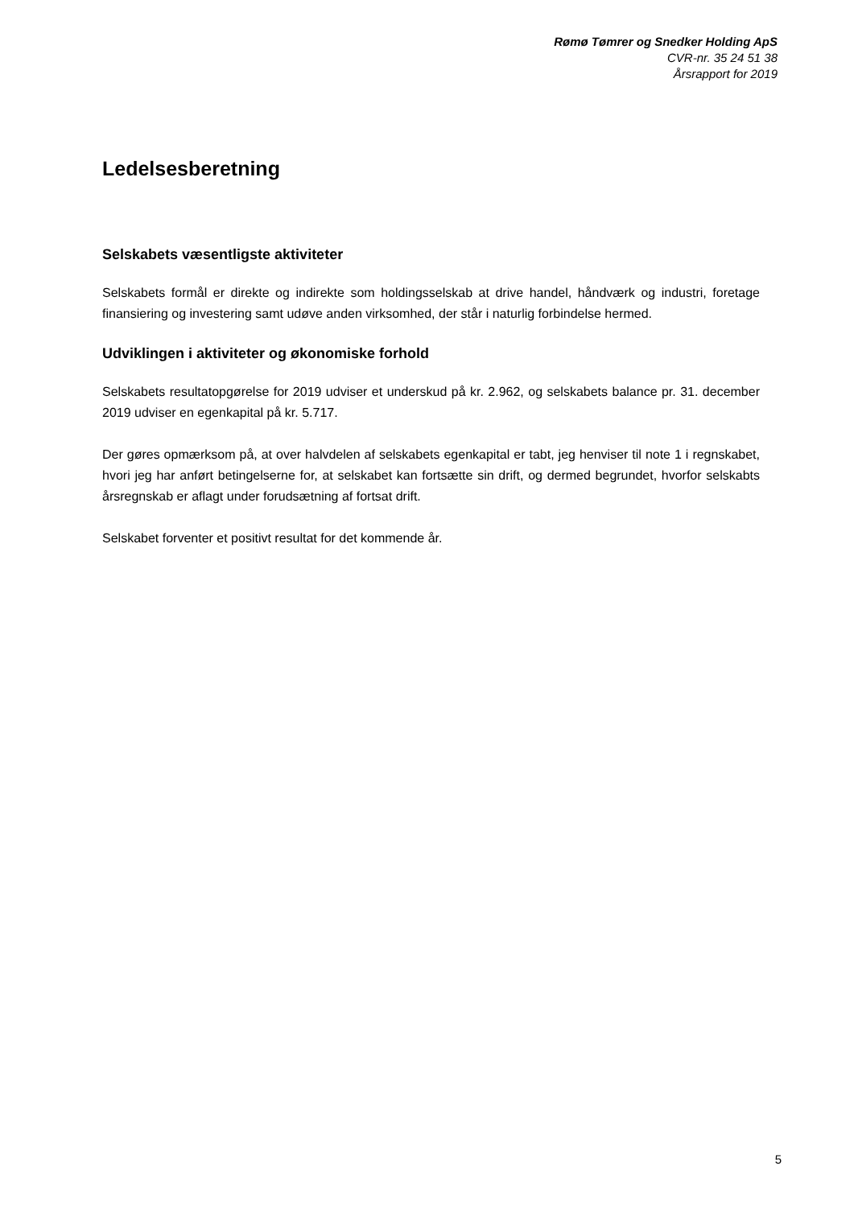Rømø Tømrer og Snedker Holding ApS
CVR-nr. 35 24 51 38
Årsrapport for 2019
Ledelsesberetning
Selskabets væsentligste aktiviteter
Selskabets formål er direkte og indirekte som holdingsselskab at drive handel, håndværk og industri, foretage finansiering og investering samt udøve anden virksomhed, der står i naturlig forbindelse hermed.
Udviklingen i aktiviteter og økonomiske forhold
Selskabets resultatopgørelse for 2019 udviser et underskud på kr. 2.962, og selskabets balance pr. 31. december 2019 udviser en egenkapital på kr. 5.717.
Der gøres opmærksom på, at over halvdelen af selskabets egenkapital er tabt, jeg henviser til note 1 i regnskabet, hvori jeg har anført betingelserne for, at selskabet kan fortsætte sin drift, og dermed begrundet, hvorfor selskabts årsregnskab er aflagt under forudsætning af fortsat drift.
Selskabet forventer et positivt resultat for det kommende år.
5